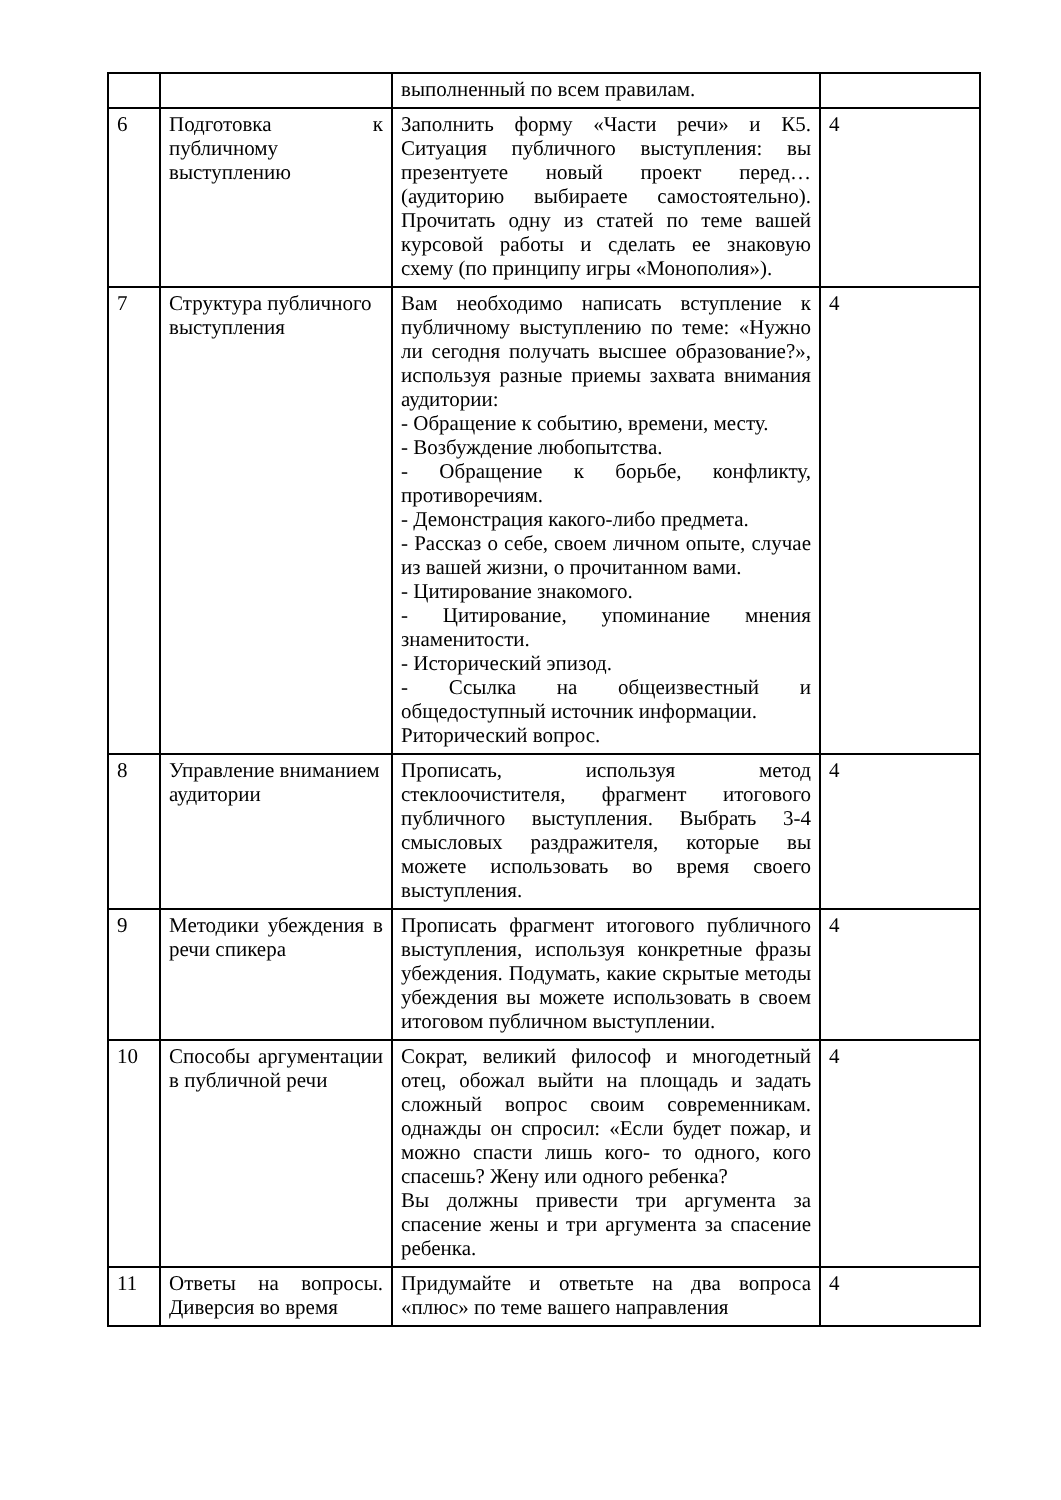| | | выполненный по всем правилам. | |
| 6 | Подготовка к публичному выступлению | Заполнить форму «Части речи» и К5. Ситуация публичного выступления: вы презентуете новый проект перед… (аудиторию выбираете самостоятельно). Прочитать одну из статей по теме вашей курсовой работы и сделать ее знаковую схему (по принципу игры «Монополия»). | 4 |
| 7 | Структура публичного выступления | Вам необходимо написать вступление к публичному выступлению по теме: «Нужно ли сегодня получать высшее образование?», используя разные приемы захвата внимания аудитории: - Обращение к событию, времени, месту. - Возбуждение любопытства. - Обращение к борьбе, конфликту, противоречиям. - Демонстрация какого-либо предмета. - Рассказ о себе, своем личном опыте, случае из вашей жизни, о прочитанном вами. - Цитирование знакомого. - Цитирование, упоминание мнения знаменитости. - Исторический эпизод. - Ссылка на общеизвестный и общедоступный источник информации. Риторический вопрос. | 4 |
| 8 | Управление вниманием аудитории | Прописать, используя метод стеклоочистителя, фрагмент итогового публичного выступления. Выбрать 3-4 смысловых раздражителя, которые вы можете использовать во время своего выступления. | 4 |
| 9 | Методики убеждения в речи спикера | Прописать фрагмент итогового публичного выступления, используя конкретные фразы убеждения. Подумать, какие скрытые методы убеждения вы можете использовать в своем итоговом публичном выступлении. | 4 |
| 10 | Способы аргументации в публичной речи | Сократ, великий философ и многодетный отец, обожал выйти на площадь и задать сложный вопрос своим современникам. однажды он спросил: «Если будет пожар, и можно спасти лишь кого- то одного, кого спасешь? Жену или одного ребенка? Вы должны привести три аргумента за спасение жены и три аргумента за спасение ребенка. | 4 |
| 11 | Ответы на вопросы. Диверсия во время | Придумайте и ответьте на два вопроса «плюс» по теме вашего направления | 4 |